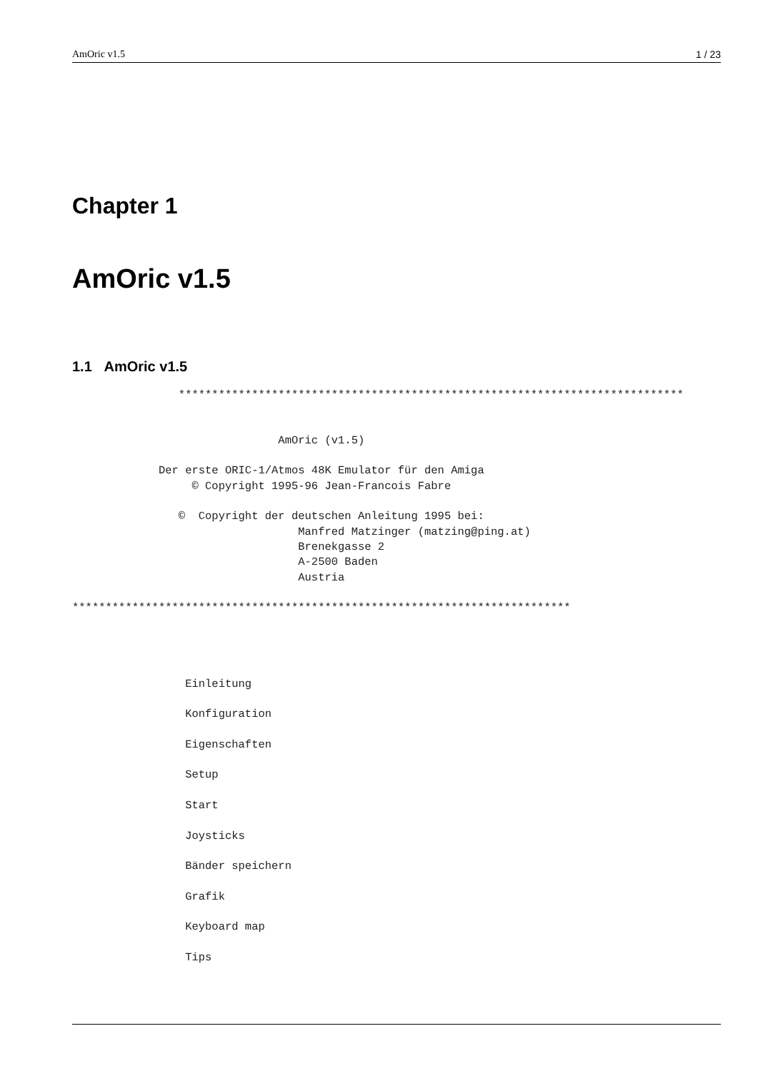AmOric v1.5 1 / 23
Chapter 1
AmOric v1.5
1.1 AmOric v1.5
                ****************************************************************************


                               AmOric (v1.5)

             Der erste ORIC-1/Atmos 48K Emulator für den Amiga
                  © Copyright 1995-96 Jean-Francois Fabre

                ©  Copyright der deutschen Anleitung 1995 bei:
                                  Manfred Matzinger (matzing@ping.at)
                                  Brenekgasse 2
                                  A-2500 Baden
                                  Austria

***************************************************************************




                 Einleitung

                 Konfiguration

                 Eigenschaften

                 Setup

                 Start

                 Joysticks

                 Bänder speichern

                 Grafik

                 Keyboard map

                 Tips